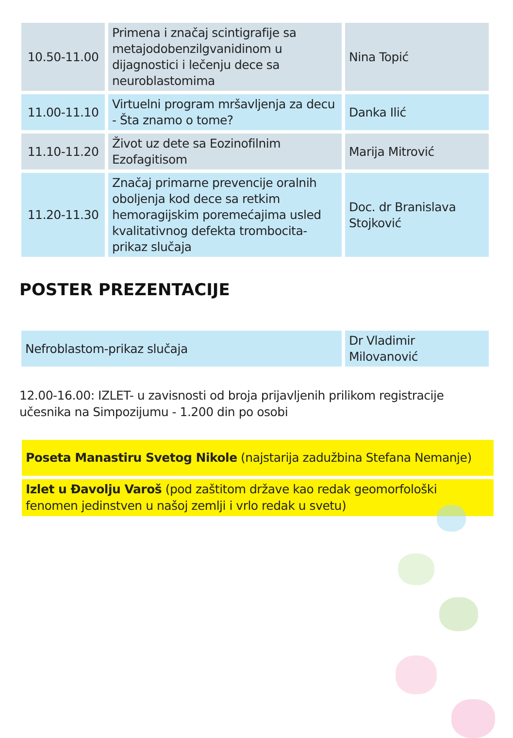| 10.50-11.00 | Primena i značaj scintigrafije sa metajodobenzilgvanidinom u dijagnostici i lečenju dece sa neuroblastomima | Nina Topić |
| 11.00-11.10 | Virtuelni program mršavljenja za decu - Šta znamo o tome? | Danka Ilić |
| 11.10-11.20 | Život uz dete sa Eozinofilnim Ezofagitisom | Marija Mitrović |
| 11.20-11.30 | Značaj primarne prevencije oralnih obolјenja kod dece sa retkim hemoragijskim poremećajima usled kvalitativnog defekta trombocita-prikaz slučaja | Doc. dr Branislava Stojković |
POSTER PREZENTACIJE
| Nefroblastom-prikaz slučaja | Dr Vladimir Milovanović |
12.00-16.00: IZLET- u zavisnosti od broja prijavljenih prilikom registracije učesnika na Simpozijumu - 1.200 din po osobi
Poseta Manastiru Svetog Nikole (najstarija zadužbina Stefana Nemanje)
Izlet u Đavolju Varoš (pod zaštitom države kao redak geomorfološki fenomen jedinstven u našoj zemlji i vrlo redak u svetu)